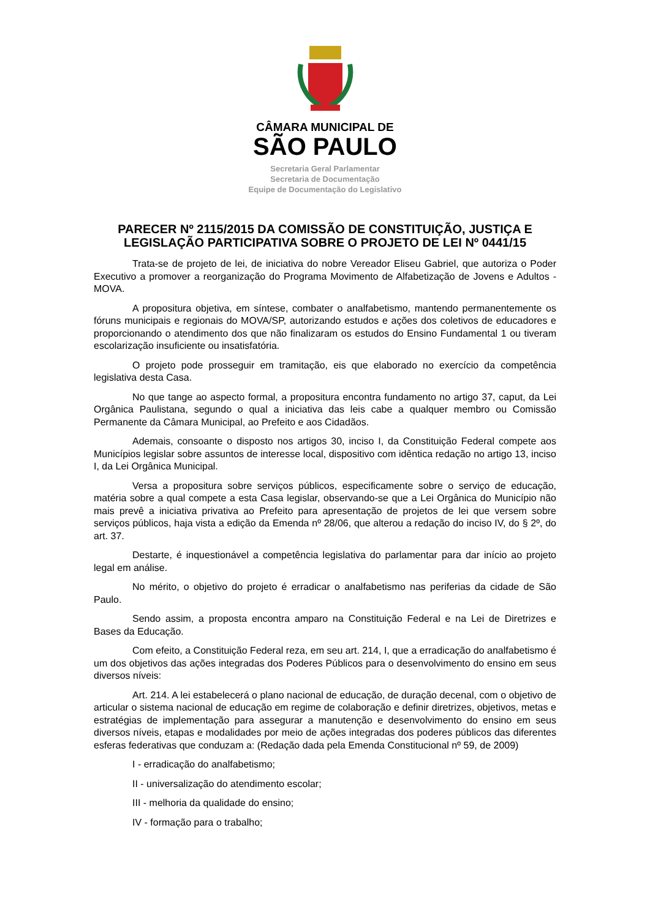CÂMARA MUNICIPAL DE
SÃO PAULO
Secretaria Geral Parlamentar
Secretaria de Documentação
Equipe de Documentação do Legislativo
PARECER Nº 2115/2015 DA COMISSÃO DE CONSTITUIÇÃO, JUSTIÇA E LEGISLAÇÃO PARTICIPATIVA SOBRE O PROJETO DE LEI Nº 0441/15
Trata-se de projeto de lei, de iniciativa do nobre Vereador Eliseu Gabriel, que autoriza o Poder Executivo a promover a reorganização do Programa Movimento de Alfabetização de Jovens e Adultos - MOVA.
A propositura objetiva, em síntese, combater o analfabetismo, mantendo permanentemente os fóruns municipais e regionais do MOVA/SP, autorizando estudos e ações dos coletivos de educadores e proporcionando o atendimento dos que não finalizaram os estudos do Ensino Fundamental 1 ou tiveram escolarização insuficiente ou insatisfatória.
O projeto pode prosseguir em tramitação, eis que elaborado no exercício da competência legislativa desta Casa.
No que tange ao aspecto formal, a propositura encontra fundamento no artigo 37, caput, da Lei Orgânica Paulistana, segundo o qual a iniciativa das leis cabe a qualquer membro ou Comissão Permanente da Câmara Municipal, ao Prefeito e aos Cidadãos.
Ademais, consoante o disposto nos artigos 30, inciso I, da Constituição Federal compete aos Municípios legislar sobre assuntos de interesse local, dispositivo com idêntica redação no artigo 13, inciso I, da Lei Orgânica Municipal.
Versa a propositura sobre serviços públicos, especificamente sobre o serviço de educação, matéria sobre a qual compete a esta Casa legislar, observando-se que a Lei Orgânica do Município não mais prevê a iniciativa privativa ao Prefeito para apresentação de projetos de lei que versem sobre serviços públicos, haja vista a edição da Emenda nº 28/06, que alterou a redação do inciso IV, do § 2º, do art. 37.
Destarte, é inquestionável a competência legislativa do parlamentar para dar início ao projeto legal em análise.
No mérito, o objetivo do projeto é erradicar o analfabetismo nas periferias da cidade de São Paulo.
Sendo assim, a proposta encontra amparo na Constituição Federal e na Lei de Diretrizes e Bases da Educação.
Com efeito, a Constituição Federal reza, em seu art. 214, I, que a erradicação do analfabetismo é um dos objetivos das ações integradas dos Poderes Públicos para o desenvolvimento do ensino em seus diversos níveis:
Art. 214. A lei estabelecerá o plano nacional de educação, de duração decenal, com o objetivo de articular o sistema nacional de educação em regime de colaboração e definir diretrizes, objetivos, metas e estratégias de implementação para assegurar a manutenção e desenvolvimento do ensino em seus diversos níveis, etapas e modalidades por meio de ações integradas dos poderes públicos das diferentes esferas federativas que conduzam a: (Redação dada pela Emenda Constitucional nº 59, de 2009)
I - erradicação do analfabetismo;
II - universalização do atendimento escolar;
III - melhoria da qualidade do ensino;
IV - formação para o trabalho;